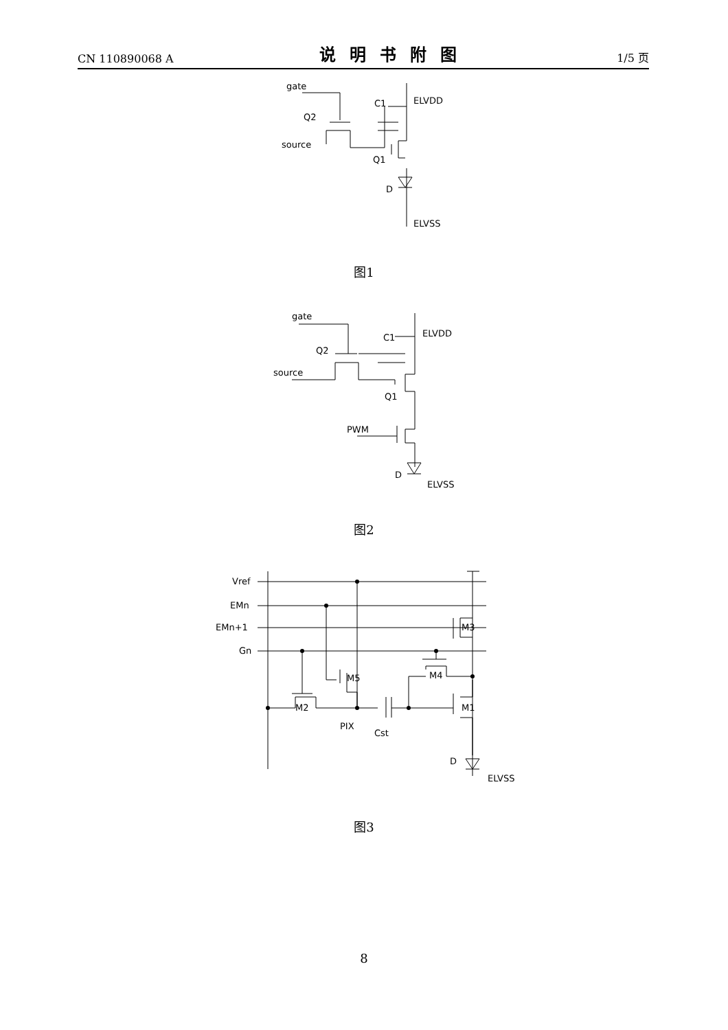CN 110890068 A 说明书附图 1/5 页
gate
Q2
source
C1
ELVDD
Q1
D
ELVSS
图1
gate
Q2
source
C1
ELVDD
Q1
PWM
D
ELVSS
图2
Vref
EMn
EMn+1
Gn
M3
M5
M4
M2
M1
PIX
Cst
D
ELVSS
图3
8